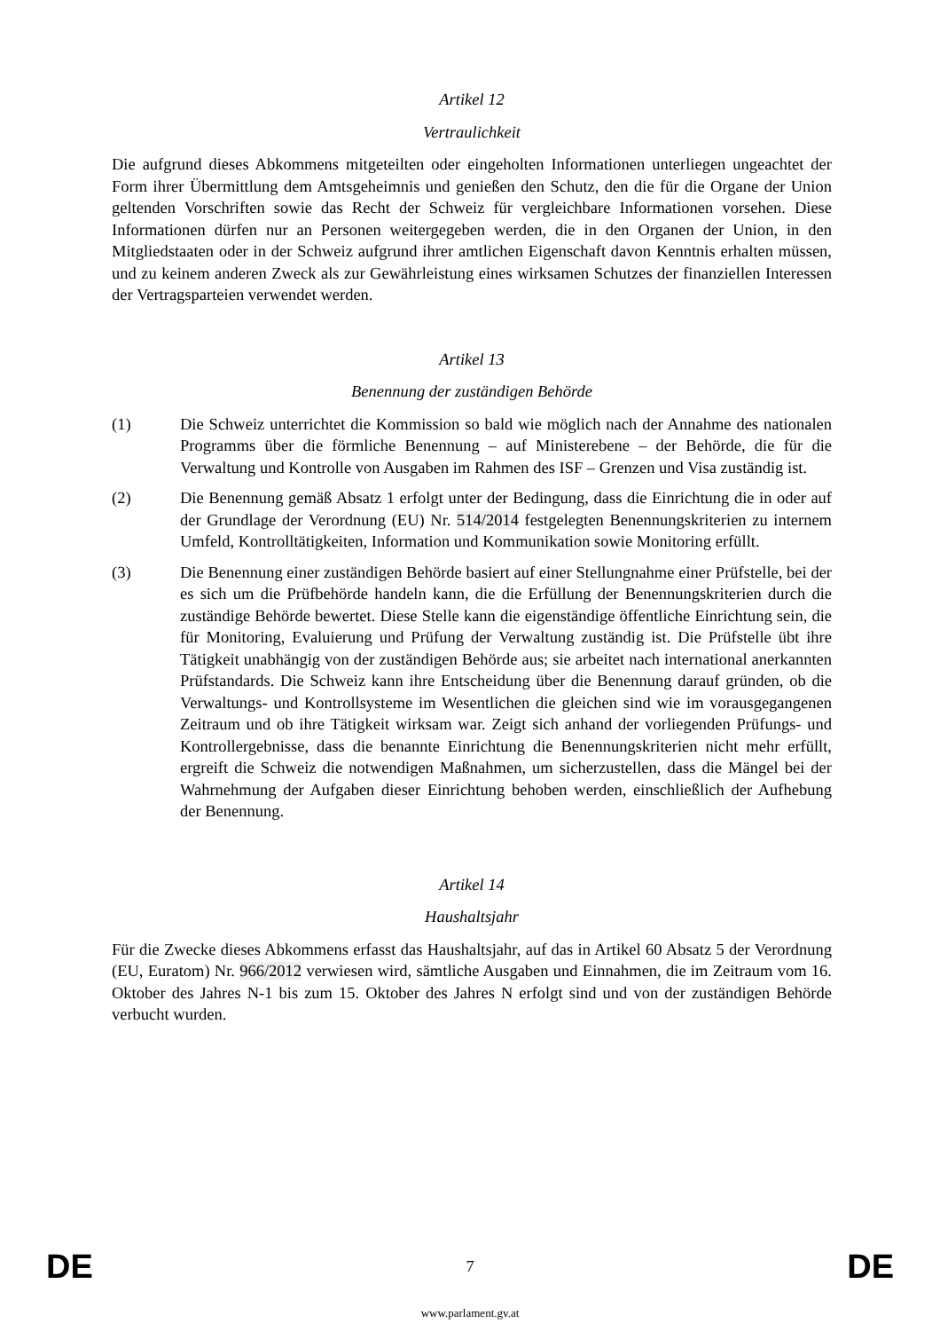Artikel 12
Vertraulichkeit
Die aufgrund dieses Abkommens mitgeteilten oder eingeholten Informationen unterliegen ungeachtet der Form ihrer Übermittlung dem Amtsgeheimnis und genießen den Schutz, den die für die Organe der Union geltenden Vorschriften sowie das Recht der Schweiz für vergleichbare Informationen vorsehen. Diese Informationen dürfen nur an Personen weitergegeben werden, die in den Organen der Union, in den Mitgliedstaaten oder in der Schweiz aufgrund ihrer amtlichen Eigenschaft davon Kenntnis erhalten müssen, und zu keinem anderen Zweck als zur Gewährleistung eines wirksamen Schutzes der finanziellen Interessen der Vertragsparteien verwendet werden.
Artikel 13
Benennung der zuständigen Behörde
(1) Die Schweiz unterrichtet die Kommission so bald wie möglich nach der Annahme des nationalen Programms über die förmliche Benennung – auf Ministerebene – der Behörde, die für die Verwaltung und Kontrolle von Ausgaben im Rahmen des ISF – Grenzen und Visa zuständig ist.
(2) Die Benennung gemäß Absatz 1 erfolgt unter der Bedingung, dass die Einrichtung die in oder auf der Grundlage der Verordnung (EU) Nr. 514/2014 festgelegten Benennungskriterien zu internem Umfeld, Kontrolltätigkeiten, Information und Kommunikation sowie Monitoring erfüllt.
(3) Die Benennung einer zuständigen Behörde basiert auf einer Stellungnahme einer Prüfstelle, bei der es sich um die Prüfbehörde handeln kann, die die Erfüllung der Benennungskriterien durch die zuständige Behörde bewertet. Diese Stelle kann die eigenständige öffentliche Einrichtung sein, die für Monitoring, Evaluierung und Prüfung der Verwaltung zuständig ist. Die Prüfstelle übt ihre Tätigkeit unabhängig von der zuständigen Behörde aus; sie arbeitet nach international anerkannten Prüfstandards. Die Schweiz kann ihre Entscheidung über die Benennung darauf gründen, ob die Verwaltungs- und Kontrollsysteme im Wesentlichen die gleichen sind wie im vorausgegangenen Zeitraum und ob ihre Tätigkeit wirksam war. Zeigt sich anhand der vorliegenden Prüfungs- und Kontrollergebnisse, dass die benannte Einrichtung die Benennungskriterien nicht mehr erfüllt, ergreift die Schweiz die notwendigen Maßnahmen, um sicherzustellen, dass die Mängel bei der Wahrnehmung der Aufgaben dieser Einrichtung behoben werden, einschließlich der Aufhebung der Benennung.
Artikel 14
Haushaltsjahr
Für die Zwecke dieses Abkommens erfasst das Haushaltsjahr, auf das in Artikel 60 Absatz 5 der Verordnung (EU, Euratom) Nr. 966/2012 verwiesen wird, sämtliche Ausgaben und Einnahmen, die im Zeitraum vom 16. Oktober des Jahres N-1 bis zum 15. Oktober des Jahres N erfolgt sind und von der zuständigen Behörde verbucht wurden.
DE 7 DE
www.parlament.gv.at